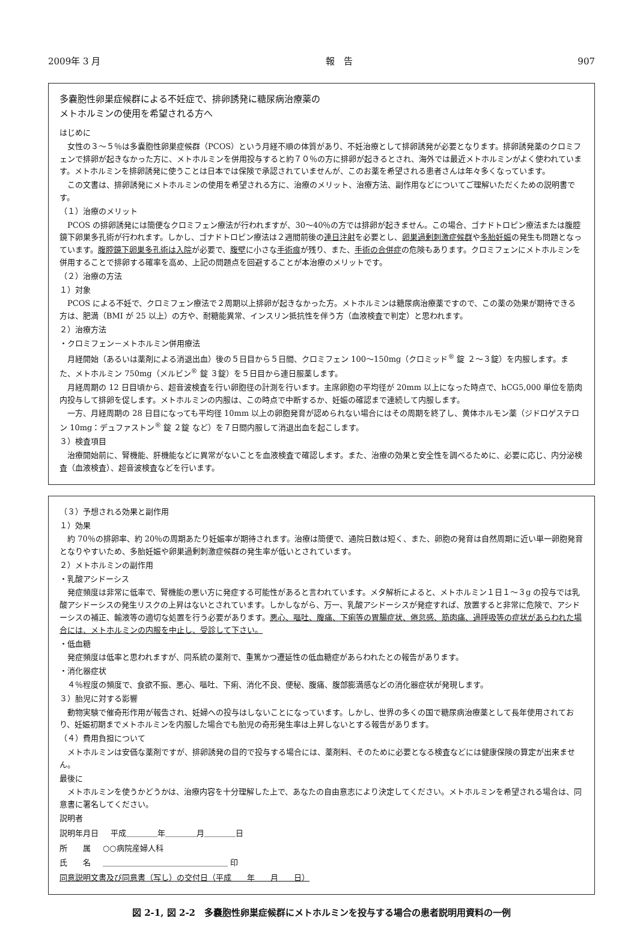2009年 3 月 報　告 907
多嚢胞性卵巣症候群による不妊症で、排卵誘発に糖尿病治療薬の
メトホルミンの使用を希望される方へ
はじめに
女性の３～５％は多嚢胞性卵巣症候群（PCOS）という月経不順の体質があり、不妊治療として排卵誘発が必要となります。排卵誘発薬のクロミフェンで排卵が起きなかった方に、メトホルミンを併用投与すると約７０％の方に排卵が起きるとされ、海外では最近メトホルミンがよく使われています。メトホルミンを排卵誘発に使うことは日本では保険で承認されていませんが、このお薬を希望される患者さんは年々多くなっています。
この文書は、排卵誘発にメトホルミンの使用を希望される方に、治療のメリット、治療方法、副作用などについてご理解いただくための説明書です。
（１）治療のメリット
PCOS の排卵誘発には簡便なクロミフェン療法が行われますが、30～40％の方では排卵が起きません。この場合、ゴナドトロピン療法または腹腔鏡下卵巣多孔術が行われます。しかし、ゴナドトロピン療法は２週間前後の連日注射を必要とし、卵巣過剰刺激症候群や多胎妊娠の発生も問題となっています。腹腔鏡下卵巣多孔術は入院が必要で、腹壁に小さな手術痕が残り、また、手術の合併症の危険もあります。クロミフェンにメトホルミンを併用することで排卵する確率を高め、上記の問題点を回避することが本治療のメリットです。
（２）治療の方法
１）対象
PCOS による不妊で、クロミフェン療法で２周期以上排卵が起きなかった方。メトホルミンは糖尿病治療薬ですので、この薬の効果が期待できる方は、肥満（BMI が 25 以上）の方や、耐糖能異常、インスリン抵抗性を伴う方（血液検査で判定）と思われます。
２）治療方法
・クロミフェン－メトホルミン併用療法
月経開始（あるいは薬剤による消退出血）後の５日目から５日間、クロミフェン 100～150mg（クロミッド<sup>®</sup> 錠 ２～３錠）を内服します。また、メトホルミン 750mg（メルビン<sup>®</sup> 錠 ３錠）を５日目から連日服薬します。
月経周期の 12 日目頃から、超音波検査を行い卵胞径の計測を行います。主席卵胞の平均径が 20mm 以上になった時点で、hCG5,000 単位を筋肉内投与して排卵を促します。メトホルミンの内服は、この時点で中断するか、妊娠の確認まで連続して内服します。
一方、月経周期の 28 日目になっても平均径 10mm 以上の卵胞発育が認められない場合にはその周期を終了し、黄体ホルモン薬（ジドロゲステロン 10mg：デュファストン<sup>®</sup> 錠 ２錠 など）を７日間内服して消退出血を起こします。
３）検査項目
治療開始前に、腎機能、肝機能などに異常がないことを血液検査で確認します。また、治療の効果と安全性を調べるために、必要に応じ、内分泌検査（血液検査）、超音波検査などを行います。
（３）予想される効果と副作用
１）効果
約 70％の排卵率、約 20％の周期あたり妊娠率が期待されます。治療は簡便で、通院日数は短く、また、卵胞の発育は自然周期に近い単一卵胞発育となりやすいため、多胎妊娠や卵巣過剰刺激症候群の発生率が低いとされています。
２）メトホルミンの副作用
・乳酸アシドーシス
発症頻度は非常に低率で、腎機能の悪い方に発症する可能性があると言われています。メタ解析によると、メトホルミン１日１～３g の投与では乳酸アシドーシスの発生リスクの上昇はないとされています。しかしながら、万一、乳酸アシドーシスが発症すれば、放置すると非常に危険で、アシドーシスの補正、輸液等の適切な処置を行う必要があります。悪心、嘔吐、腹痛、下痢等の胃腸症状、倦怠感、筋肉痛、過呼吸等の症状があらわれた場合には、メトホルミンの内服を中止し、受診して下さい。
・低血糖
発症頻度は低率と思われますが、同系統の薬剤で、重篤かつ遷延性の低血糖症があらわれたとの報告があります。
・消化器症状
４％程度の頻度で、食欲不振、悪心、嘔吐、下痢、消化不良、便秘、腹痛、腹部膨満感などの消化器症状が発現します。
３）胎児に対する影響
動物実験で催奇形作用が報告され、妊婦への投与はしないことになっています。しかし、世界の多くの国で糖尿病治療薬として長年使用されており、妊娠初期までメトホルミンを内服した場合でも胎児の奇形発生率は上昇しないとする報告があります。
（４）費用負担について
メトホルミンは安価な薬剤ですが、排卵誘発の目的で投与する場合には、薬剤料、そのために必要となる検査などには健康保険の算定が出来ません。
最後に
メトホルミンを使うかどうかは、治療内容を十分理解した上で、あなたの自由意志により決定してください。メトホルミンを希望される場合は、同意書に署名してください。
説明者
説明年月日 平成＿＿＿＿年＿＿＿＿月＿＿＿＿日
所　　属 ○○病院産婦人科
氏　　名 ＿＿＿＿＿＿＿＿＿＿＿＿＿＿＿＿ 印
同意説明文書及び同意書（写し）の交付日（平成　　年　　月　　日）
図 2-1, 図 2-2　多嚢胞性卵巣症候群にメトホルミンを投与する場合の患者説明用資料の一例